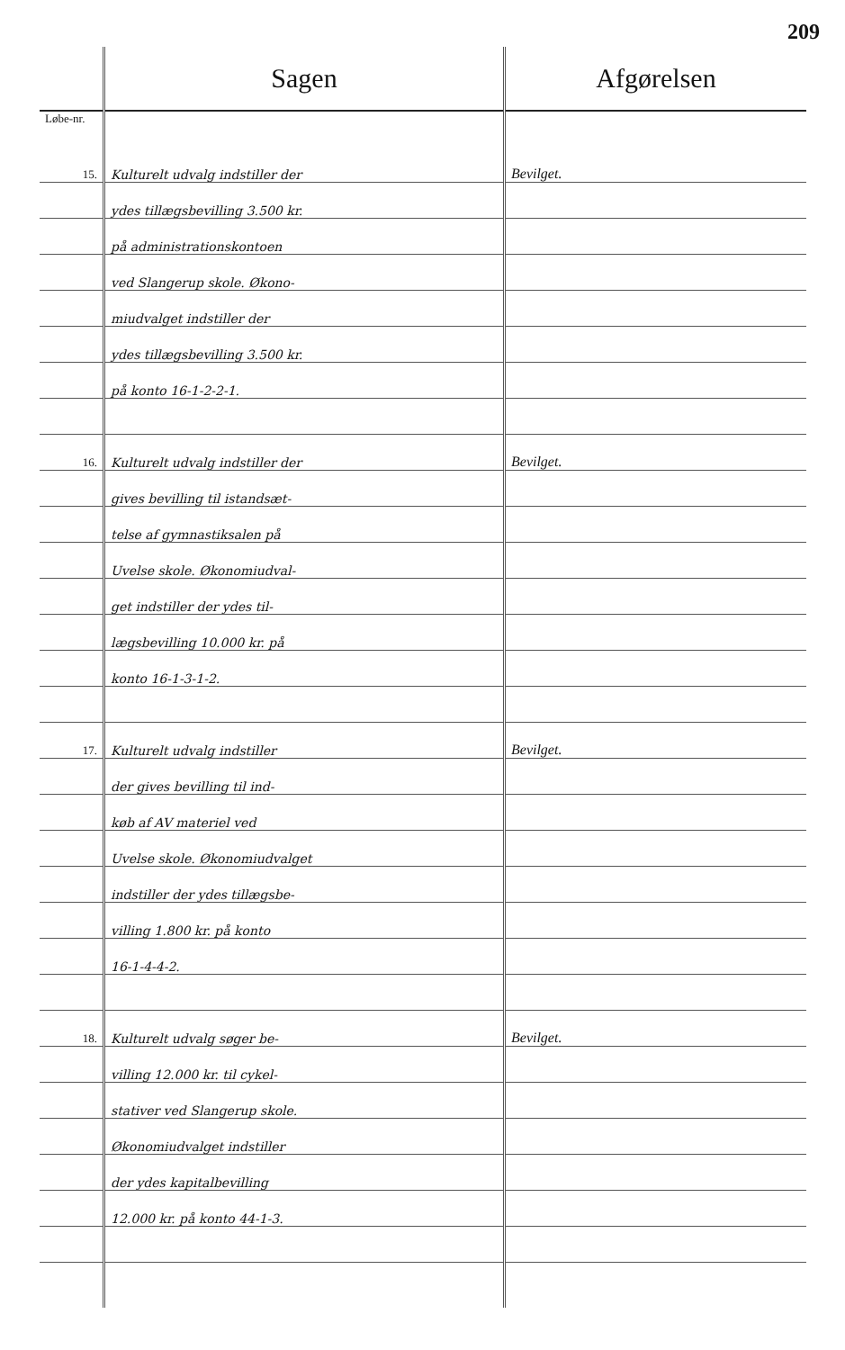209
| | Sagen | Afgørelsen |
| --- | --- | --- |
| Løbe-nr. | | |
| 15. | Kulturelt udvalg indstiller der | Bevilget. |
| | ydes tillægsbevilling 3.500 kr. | |
| | på administrationskontoen | |
| | ved Slangerup skole. Økono- | |
| | miudvalget indstiller der | |
| | ydes tillægsbevilling 3.500 kr. | |
| | på konto 16-1-2-2-1. | |
| 16. | Kulturelt udvalg indstiller der | Bevilget. |
| | gives bevilling til istandsæt- | |
| | telse af gymnastiksalen på | |
| | Uvelse skole. Økonomiudval- | |
| | get indstiller der ydes til- | |
| | lægsbevilling 10.000 kr. på | |
| | konto 16-1-3-1-2. | |
| 17. | Kulturelt udvalg indstiller | Bevilget. |
| | der gives bevilling til ind- | |
| | køb af AV materiel ved | |
| | Uvelse skole. Økonomiudvalget | |
| | indstiller der ydes tillægsbe- | |
| | villing 1.800 kr. på konto | |
| | 16-1-4-4-2. | |
| 18. | Kulturelt udvalg søger be- | Bevilget. |
| | villing 12.000 kr. til cykel- | |
| | stativer ved Slangerup skole. | |
| | Økonomiudvalget indstiller | |
| | der ydes kapitalbevilling | |
| | 12.000 kr. på konto 44-1-3. | |